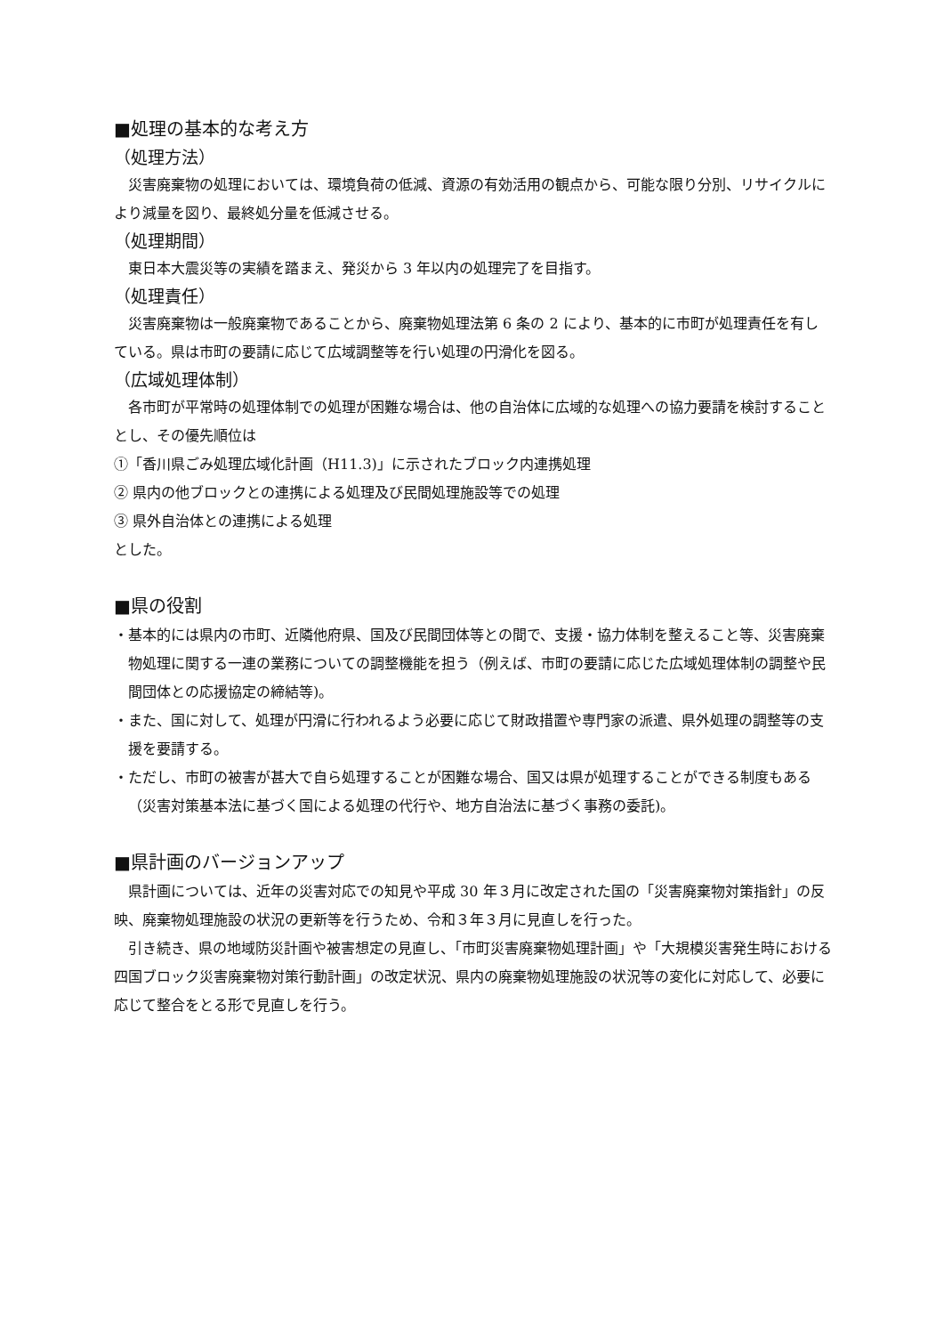■処理の基本的な考え方
（処理方法）
災害廃棄物の処理においては、環境負荷の低減、資源の有効活用の観点から、可能な限り分別、リサイクルにより減量を図り、最終処分量を低減させる。
（処理期間）
東日本大震災等の実績を踏まえ、発災から 3 年以内の処理完了を目指す。
（処理責任）
災害廃棄物は一般廃棄物であることから、廃棄物処理法第 6 条の 2 により、基本的に市町が処理責任を有している。県は市町の要請に応じて広域調整等を行い処理の円滑化を図る。
（広域処理体制）
各市町が平常時の処理体制での処理が困難な場合は、他の自治体に広域的な処理への協力要請を検討することとし、その優先順位は
①「香川県ごみ処理広域化計画（H11.3)」に示されたブロック内連携処理
② 県内の他ブロックとの連携による処理及び民間処理施設等での処理
③ 県外自治体との連携による処理
とした。
■県の役割
・基本的には県内の市町、近隣他府県、国及び民間団体等との間で、支援・協力体制を整えること等、災害廃棄物処理に関する一連の業務についての調整機能を担う（例えば、市町の要請に応じた広域処理体制の調整や民間団体との応援協定の締結等)。
・また、国に対して、処理が円滑に行われるよう必要に応じて財政措置や専門家の派遣、県外処理の調整等の支援を要請する。
・ただし、市町の被害が甚大で自ら処理することが困難な場合、国又は県が処理することができる制度もある（災害対策基本法に基づく国による処理の代行や、地方自治法に基づく事務の委託)。
■県計画のバージョンアップ
県計画については、近年の災害対応での知見や平成 30 年３月に改定された国の「災害廃棄物対策指針」の反映、廃棄物処理施設の状況の更新等を行うため、令和３年３月に見直しを行った。
引き続き、県の地域防災計画や被害想定の見直し、「市町災害廃棄物処理計画」や「大規模災害発生時における四国ブロック災害廃棄物対策行動計画」の改定状況、県内の廃棄物処理施設の状況等の変化に対応して、必要に応じて整合をとる形で見直しを行う。